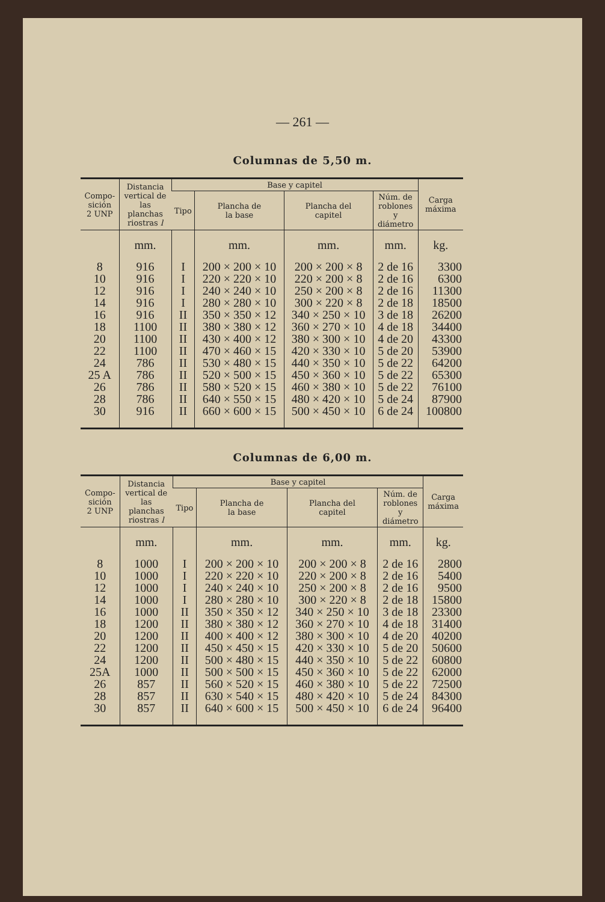— 261 —
Columnas de 5,50 m.
| Compo- sición 2 UNP | Distancia vertical de las planchas riostras l | Base y capitel | | | | Carga máxima |
| --- | --- | --- | --- | --- | --- | --- |
| | | Tipo | Plancha de la base | Plancha del capitel | Núm. de roblones y diámetro | |
| | mm. | | mm. | mm. | mm. | kg. |
| 8 | 916 | I | 200 × 200 × 10 | 200 × 200 × 8 | 2 de 16 | 3300 |
| 10 | 916 | I | 220 × 220 × 10 | 220 × 200 × 8 | 2 de 16 | 6300 |
| 12 | 916 | I | 240 × 240 × 10 | 250 × 200 × 8 | 2 de 16 | 11300 |
| 14 | 916 | I | 280 × 280 × 10 | 300 × 220 × 8 | 2 de 18 | 18500 |
| 16 | 916 | II | 350 × 350 × 12 | 340 × 250 × 10 | 3 de 18 | 26200 |
| 18 | 1100 | II | 380 × 380 × 12 | 360 × 270 × 10 | 4 de 18 | 34400 |
| 20 | 1100 | II | 430 × 400 × 12 | 380 × 300 × 10 | 4 de 20 | 43300 |
| 22 | 1100 | II | 470 × 460 × 15 | 420 × 330 × 10 | 5 de 20 | 53900 |
| 24 | 786 | II | 530 × 480 × 15 | 440 × 350 × 10 | 5 de 22 | 64200 |
| 25 A | 786 | II | 520 × 500 × 15 | 450 × 360 × 10 | 5 de 22 | 65300 |
| 26 | 786 | II | 580 × 520 × 15 | 460 × 380 × 10 | 5 de 22 | 76100 |
| 28 | 786 | II | 640 × 550 × 15 | 480 × 420 × 10 | 5 de 24 | 87900 |
| 30 | 916 | II | 660 × 600 × 15 | 500 × 450 × 10 | 6 de 24 | 100800 |
Columnas de 6,00 m.
| Compo- sición 2 UNP | Distancia vertical de las planchas riostras l | Base y capitel | | | | Carga máxima |
| --- | --- | --- | --- | --- | --- | --- |
| | | Tipo | Plancha de la base | Plancha del capitel | Núm. de roblones y diámetro | |
| | mm. | | mm. | mm. | mm. | kg. |
| 8 | 1000 | I | 200 × 200 × 10 | 200 × 200 × 8 | 2 de 16 | 2800 |
| 10 | 1000 | I | 220 × 220 × 10 | 220 × 200 × 8 | 2 de 16 | 5400 |
| 12 | 1000 | I | 240 × 240 × 10 | 250 × 200 × 8 | 2 de 16 | 9500 |
| 14 | 1000 | I | 280 × 280 × 10 | 300 × 220 × 8 | 2 de 18 | 15800 |
| 16 | 1000 | II | 350 × 350 × 12 | 340 × 250 × 10 | 3 de 18 | 23300 |
| 18 | 1200 | II | 380 × 380 × 12 | 360 × 270 × 10 | 4 de 18 | 31400 |
| 20 | 1200 | II | 400 × 400 × 12 | 380 × 300 × 10 | 4 de 20 | 40200 |
| 22 | 1200 | II | 450 × 450 × 15 | 420 × 330 × 10 | 5 de 20 | 50600 |
| 24 | 1200 | II | 500 × 480 × 15 | 440 × 350 × 10 | 5 de 22 | 60800 |
| 25A | 1000 | II | 500 × 500 × 15 | 450 × 360 × 10 | 5 de 22 | 62000 |
| 26 | 857 | II | 560 × 520 × 15 | 460 × 380 × 10 | 5 de 22 | 72500 |
| 28 | 857 | II | 630 × 540 × 15 | 480 × 420 × 10 | 5 de 24 | 84300 |
| 30 | 857 | II | 640 × 600 × 15 | 500 × 450 × 10 | 6 de 24 | 96400 |